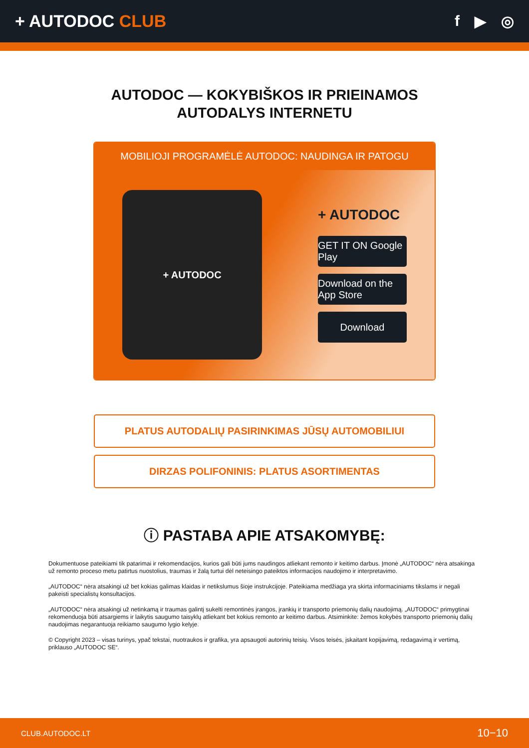+ AUTODOC CLUB f ▶ ◎
AUTODOC — KOKYBIŠKOS IR PRIEINAMOS
AUTODALYS INTERNETU
MOBILIOJI PROGRAMĖLĖ AUTODOC: NAUDINGA IR PATOGU
+ AUTODOC
+ AUTODOC
GET IT ON Google Play
Download on the App Store
Download
PLATUS AUTODALIŲ PASIRINKIMAS JŪSŲ AUTOMOBILIUI
DIRZAS POLIFONINIS: PLATUS ASORTIMENTAS
ⓘ PASTABA APIE ATSAKOMYBĘ:
Dokumentuose pateikiami tik patarimai ir rekomendacijos, kurios gali būti jums naudingos atliekant remonto ir keitimo darbus. Įmonė „AUTODOC“ nėra atsakinga už remonto proceso metu patirtus nuostolius, traumas ir žalą turtui dėl neteisingo pateiktos informacijos naudojimo ir interpretavimo.
„AUTODOC“ nėra atsakingi už bet kokias galimas klaidas ir netikslumus šioje instrukcijoje. Pateikiama medžiaga yra skirta informaciniams tikslams ir negali pakeisti specialistų konsultacijos.
„AUTODOC“ nėra atsakingi už netinkamą ir traumas galintį sukelti remontinės įrangos, įrankių ir transporto priemonių dalių naudojimą. „AUTODOC“ primygtinai rekomenduoja būti atsargiems ir laikytis saugumo taisyklų atliekant bet kokius remonto ar keitimo darbus. Atsiminkite: žemos kokybės transporto priemonių dalių naudojimas negarantuoja reikiamo saugumo lygio kelyje.
© Copyright 2023 – visas turinys, ypač tekstai, nuotraukos ir grafika, yra apsaugoti autorinių teisių. Visos teisės, įskaitant kopijavimą, redagavimą ir vertimą, priklauso „AUTODOC SE“.
CLUB.AUTODOC.LT 10−10